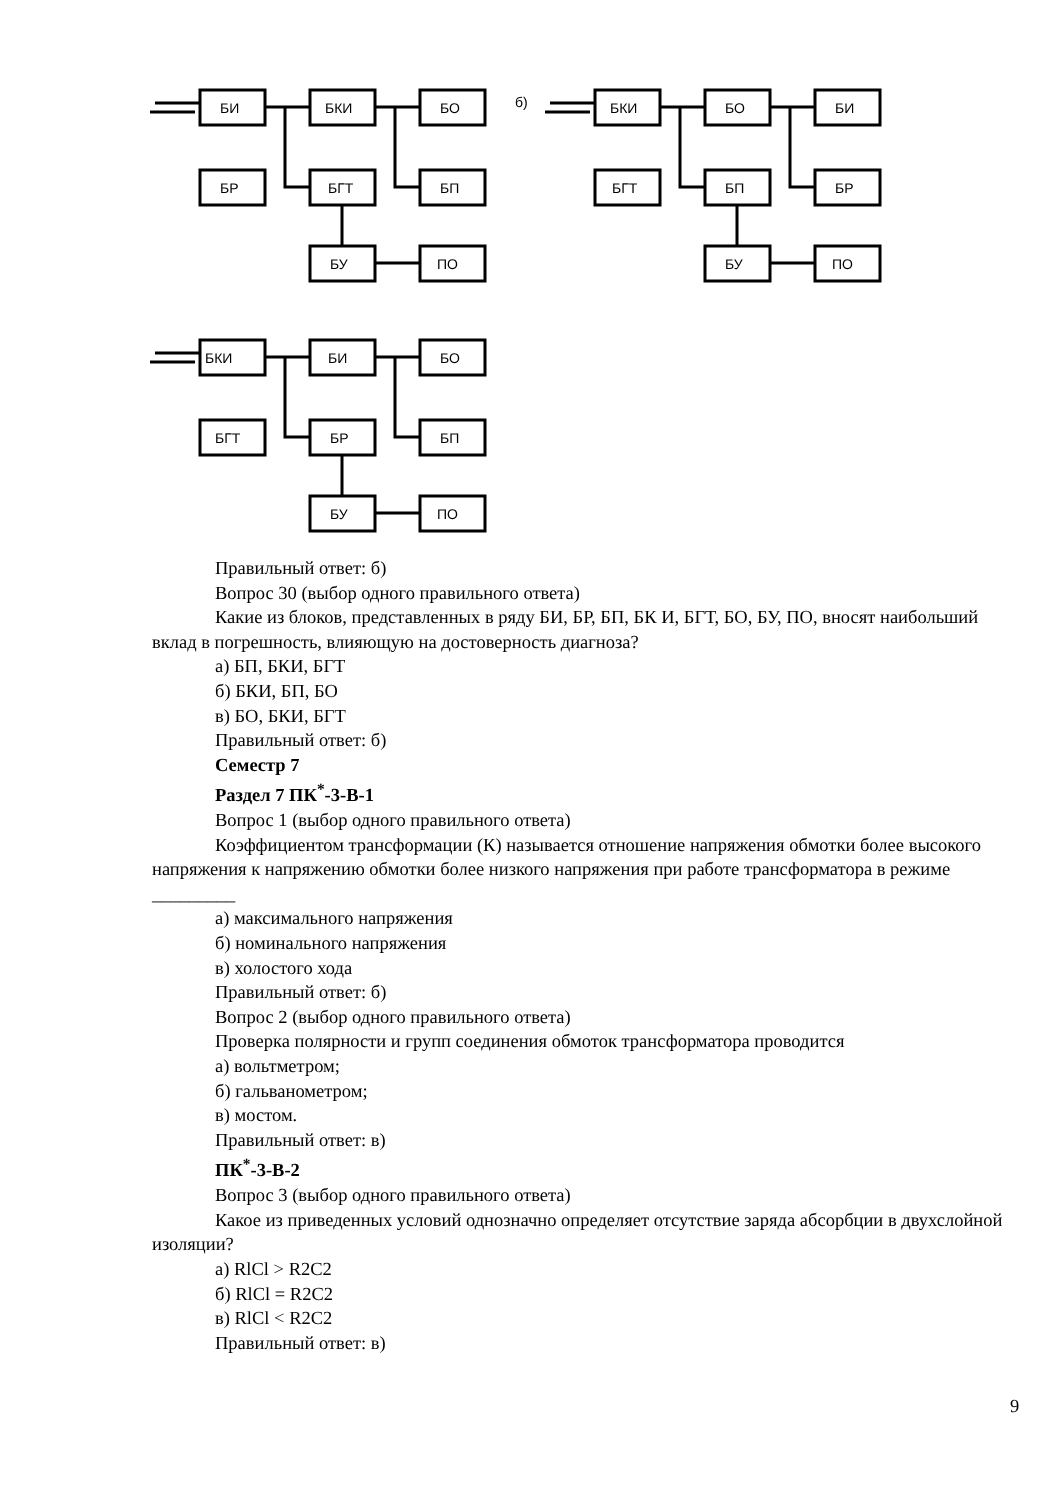БИ
БКИ
БО
БР
БГТ
БП
БУ
ПО
б)
БКИ
БО
БИ
БГТ
БП
БР
БУ
ПО
БКИ
БИ
БО
БГТ
БР
БП
БУ
ПО
Правильный ответ: б)
Вопрос 30 (выбор одного правильного ответа)
Какие из блоков, представленных в ряду БИ, БР, БП, БК И, БГТ, БО, БУ, ПО, вносят наибольший вклад в погрешность, влияющую на достоверность диагноза?
а) БП, БКИ, БГТ
б) БКИ, БП, БО
в) БО, БКИ, БГТ
Правильный ответ: б)
Семестр 7
Раздел 7 ПК<sup>*</sup>-3-В-1
Вопрос 1 (выбор одного правильного ответа)
Коэффициентом трансформации (К) называется отношение напряжения обмотки более высокого напряжения к напряжению обмотки более низкого напряжения при работе трансформатора в режиме _________
а) максимального напряжения
б) номинального напряжения
в) холостого хода
Правильный ответ: б)
Вопрос 2 (выбор одного правильного ответа)
Проверка полярности и групп соединения обмоток трансформатора проводится
а) вольтметром;
б) гальванометром;
в) мостом.
Правильный ответ: в)
ПК<sup>*</sup>-3-В-2
Вопрос 3 (выбор одного правильного ответа)
Какое из приведенных условий однозначно определяет отсутствие заряда абсорбции в двухслойной изоляции?
а) RlCl > R2C2
б) RlCl = R2C2
в) RlCl < R2C2
Правильный ответ: в)
9